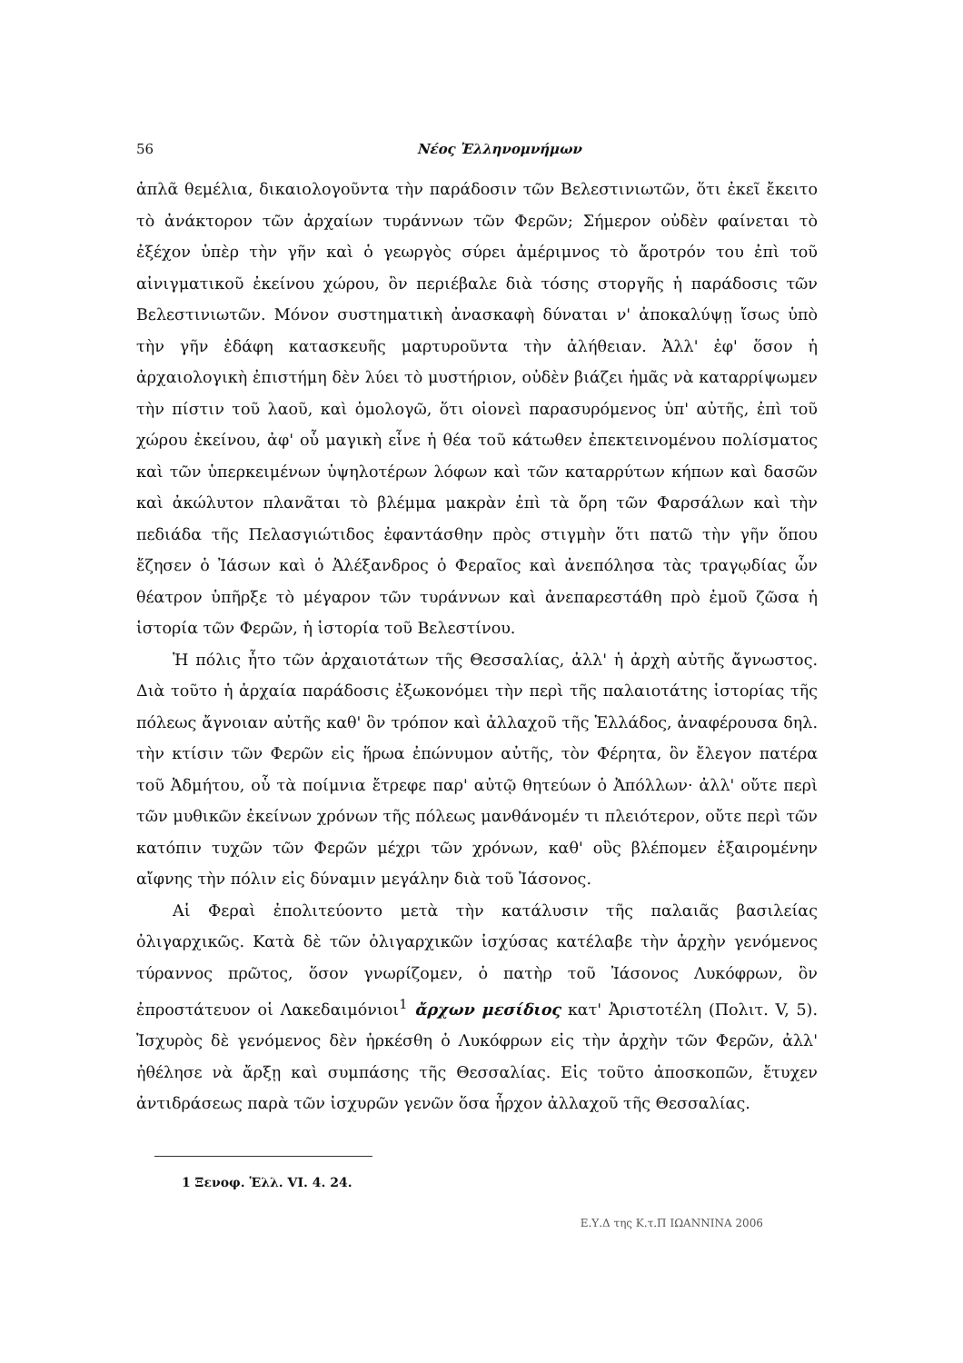56 Νέος Ἑλληνομνήμων
ἁπλᾶ θεμέλια, δικαιολογοῦντα τὴν παράδοσιν τῶν Βελεστινιωτῶν, ὅτι ἐκεῖ ἔκειτο τὸ ἀνάκτορον τῶν ἀρχαίων τυράννων τῶν Φερῶν; Σήμερον οὐδὲν φαίνεται τὸ ἐξέχον ὑπὲρ τὴν γῆν καὶ ὁ γεωργὸς σύρει ἀμέριμνος τὸ ἄροτρόν του ἐπὶ τοῦ αἰνιγματικοῦ ἐκείνου χώρου, ὃν περιέβαλε διὰ τόσης στοργῆς ἡ παράδοσις τῶν Βελεστινιωτῶν. Μόνον συστηματικὴ ἀνασκαφὴ δύναται ν' ἀποκαλύψῃ ἴσως ὑπὸ τὴν γῆν ἐδάφη κατασκευῆς μαρτυροῦντα τὴν ἀλήθειαν. Ἀλλ' ἐφ' ὅσον ἡ ἀρχαιολογικὴ ἐπιστήμη δὲν λύει τὸ μυστήριον, οὐδὲν βιάζει ἡμᾶς νὰ καταρρίψωμεν τὴν πίστιν τοῦ λαοῦ, καὶ ὁμολογῶ, ὅτι οἱονεὶ παρασυρόμενος ὑπ' αὐτῆς, ἐπὶ τοῦ χώρου ἐκείνου, ἀφ' οὗ μαγικὴ εἶνε ἡ θέα τοῦ κάτωθεν ἐπεκτεινομένου πολίσματος καὶ τῶν ὑπερκειμένων ὑψηλοτέρων λόφων καὶ τῶν καταρρύτων κήπων καὶ δασῶν καὶ ἀκώλυτον πλανᾶται τὸ βλέμμα μακρὰν ἐπὶ τὰ ὄρη τῶν Φαρσάλων καὶ τὴν πεδιάδα τῆς Πελασγιώτιδος ἐφαντάσθην πρὸς στιγμὴν ὅτι πατῶ τὴν γῆν ὅπου ἔζησεν ὁ Ἰάσων καὶ ὁ Ἀλέξανδρος ὁ Φεραῖος καὶ ἀνεπόλησα τὰς τραγῳδίας ὧν θέατρον ὑπῆρξε τὸ μέγαρον τῶν τυράννων καὶ ἀνεπαρεστάθη πρὸ ἐμοῦ ζῶσα ἡ ἱστορία τῶν Φερῶν, ἡ ἱστορία τοῦ Βελεστίνου.
Ἡ πόλις ἦτο τῶν ἀρχαιοτάτων τῆς Θεσσαλίας, ἀλλ' ἡ ἀρχὴ αὐτῆς ἄγνωστος. Διὰ τοῦτο ἡ ἀρχαία παράδοσις ἐξωκονόμει τὴν περὶ τῆς παλαιοτάτης ἱστορίας τῆς πόλεως ἄγνοιαν αὐτῆς καθ' ὃν τρόπον καὶ ἀλλαχοῦ τῆς Ἑλλάδος, ἀναφέρουσα δηλ. τὴν κτίσιν τῶν Φερῶν εἰς ἥρωα ἐπώνυμον αὐτῆς, τὸν Φέρητα, ὃν ἔλεγον πατέρα τοῦ Ἀδμήτου, οὗ τὰ ποίμνια ἔτρεφε παρ' αὐτῷ θητεύων ὁ Ἀπόλλων· ἀλλ' οὔτε περὶ τῶν μυθικῶν ἐκείνων χρόνων τῆς πόλεως μανθάνομέν τι πλειότερον, οὔτε περὶ τῶν κατόπιν τυχῶν τῶν Φερῶν μέχρι τῶν χρόνων, καθ' οὓς βλέπομεν ἐξαιρομένην αἴφνης τὴν πόλιν εἰς δύναμιν μεγάλην διὰ τοῦ Ἰάσονος.
Αἱ Φεραὶ ἐπολιτεύοντο μετὰ τὴν κατάλυσιν τῆς παλαιᾶς βασιλείας ὀλιγαρχικῶς. Κατὰ δὲ τῶν ὀλιγαρχικῶν ἰσχύσας κατέλαβε τὴν ἀρχὴν γενόμενος τύραννος πρῶτος, ὅσον γνωρίζομεν, ὁ πατὴρ τοῦ Ἰάσονος Λυκόφρων, ὃν ἐπροστάτευον οἱ Λακεδαιμόνιοι<sup>1</sup> ἄρχων μεσίδιος κατ' Ἀριστοτέλη (Πολιτ. V, 5). Ἰσχυρὸς δὲ γενόμενος δὲν ἠρκέσθη ὁ Λυκόφρων εἰς τὴν ἀρχὴν τῶν Φερῶν, ἀλλ' ἠθέλησε νὰ ἄρξῃ καὶ συμπάσης τῆς Θεσσαλίας. Εἰς τοῦτο ἀποσκοπῶν, ἔτυχεν ἀντιδράσεως παρὰ τῶν ἰσχυρῶν γενῶν ὅσα ἦρχον ἀλλαχοῦ τῆς Θεσσαλίας.
1 Ξενοφ. Ἑλλ. VI. 4. 24.
Ε.Υ.Δ της Κ.τ.Π ΙΩΑΝΝΙΝΑ 2006